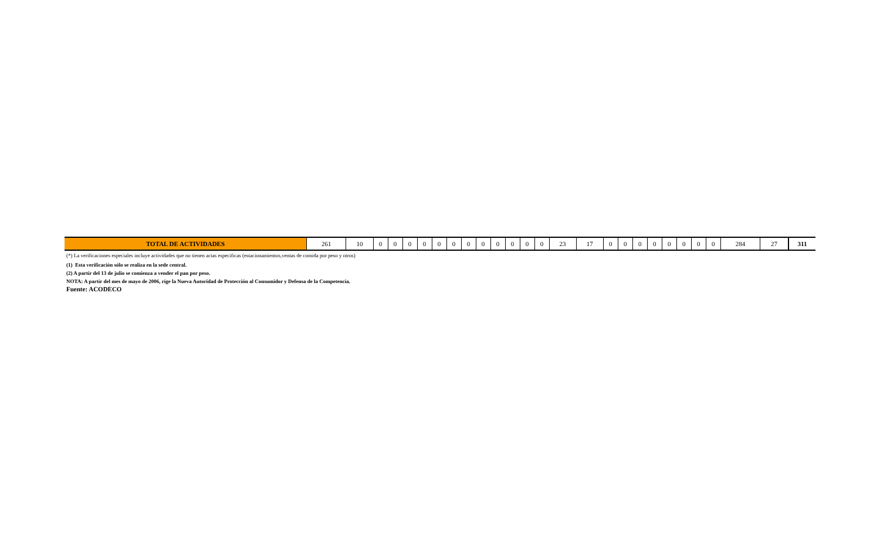| TOTAL DE ACTIVIDADES | 261 | 10 | 0 | 0 | 0 | 0 | 0 | 0 | 0 | 0 | 0 | 0 | 0 | 0 | 23 | 17 | 0 | 0 | 0 | 0 | 0 | 0 | 0 | 0 | 284 | 27 | 311 |
(*) La verificaciones especiales incluye actividades que no tienen actas especificas (estacionamientos,ventas de comida por peso y otros)
(1) Esta verificación sólo se realiza en la sede central.
(2) A partir del 13 de julio se comienza a vender el pan por peso.
NOTA: A partir del mes de mayo de 2006, rige la Nueva Autoridad de Protección al Consumidor y Defensa de la Competencia.
Fuente: ACODECO